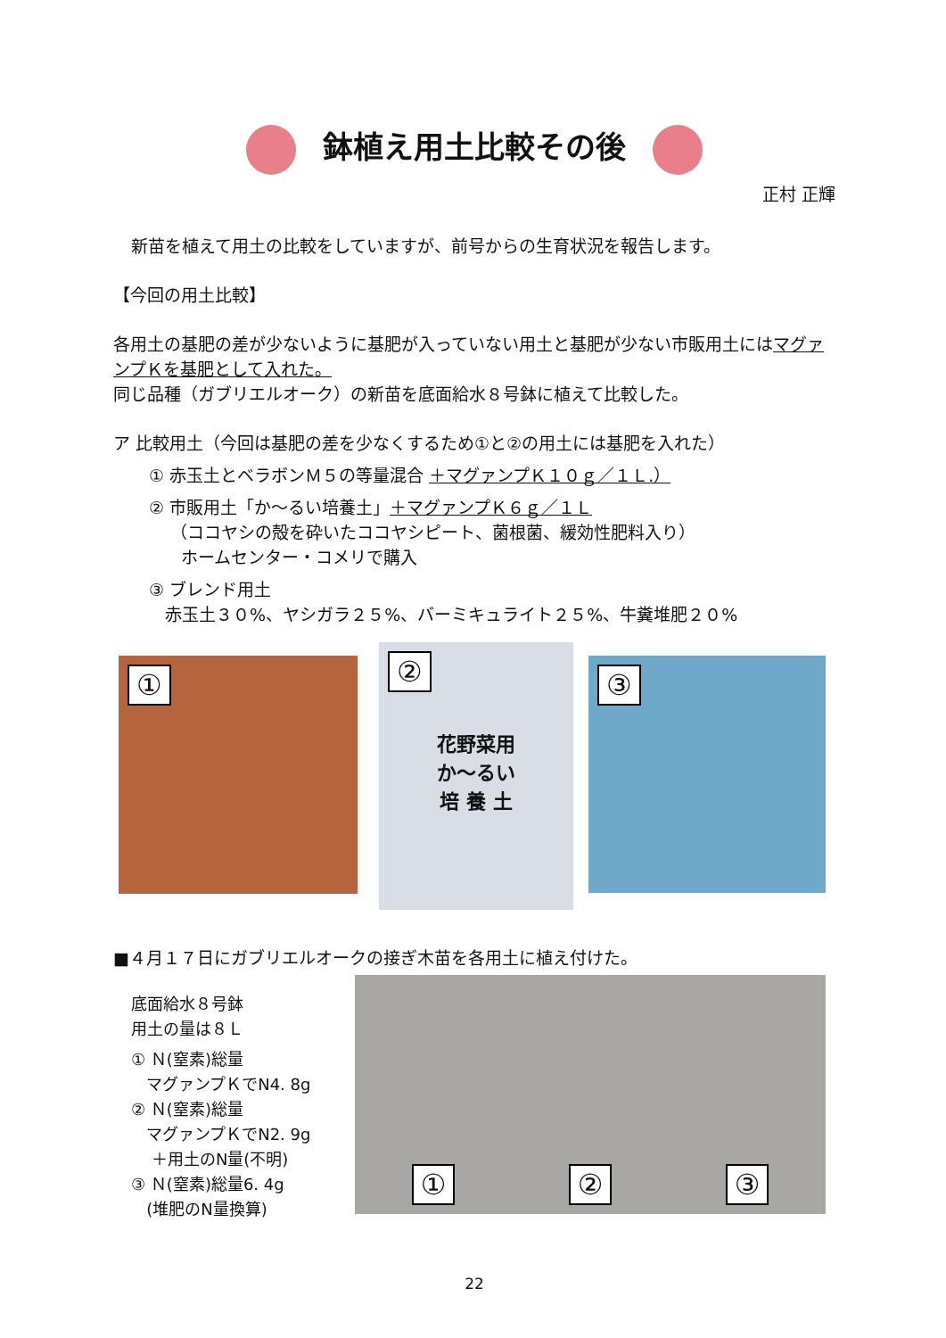鉢植え用土比較その後
正村 正輝
新苗を植えて用土の比較をしていますが、前号からの生育状況を報告します。
【今回の用土比較】
各用土の基肥の差が少ないように基肥が入っていない用土と基肥が少ない市販用土にはマグァンプＫを基肥として入れた。
同じ品種（ガブリエルオーク）の新苗を底面給水８号鉢に植えて比較した。
ア 比較用土（今回は基肥の差を少なくするため①と②の用土には基肥を入れた）
① 赤玉土とベラボンＭ５の等量混合 ＋マグァンプＫ１０ｇ／１Ｌ.）
② 市販用土「か～るい培養土」＋マグァンプＫ６ｇ／１Ｌ
（ココヤシの殻を砕いたココヤシピート、菌根菌、緩効性肥料入り）
ホームセンター・コメリで購入
③ ブレンド用土
赤玉土３０%、ヤシガラ２５%、バーミキュライト２５%、牛糞堆肥２０%
①
②
花野菜用
か～るい
培 養 土
③
■４月１７日にガブリエルオークの接ぎ木苗を各用土に植え付けた。
底面給水８号鉢
用土の量は８Ｌ
① Ｎ(窒素)総量
マグァンプＫでN4. 8g
② Ｎ(窒素)総量
マグァンプＫでN2. 9g
＋用土のN量(不明)
③ Ｎ(窒素)総量6. 4g
(堆肥のN量換算)
① ② ③
22